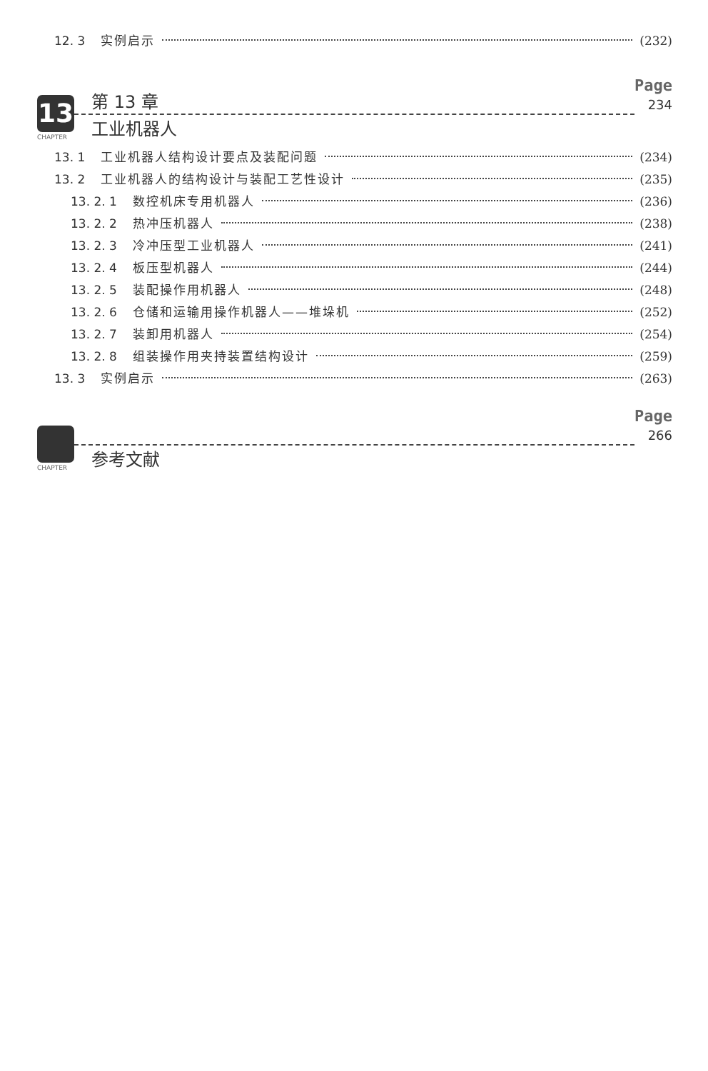12. 3 实例启示 (232)
13
CHAPTER
第 13 章
工业机器人
Page
234
13. 1 工业机器人结构设计要点及装配问题 (234)
13. 2 工业机器人的结构设计与装配工艺性设计 (235)
13. 2. 1 数控机床专用机器人 (236)
13. 2. 2 热冲压机器人 (238)
13. 2. 3 冷冲压型工业机器人 (241)
13. 2. 4 板压型机器人 (244)
13. 2. 5 装配操作用机器人 (248)
13. 2. 6 仓储和运输用操作机器人——堆垛机 (252)
13. 2. 7 装卸用机器人 (254)
13. 2. 8 组装操作用夹持装置结构设计 (259)
13. 3 实例启示 (263)
CHAPTER
参考文献
Page
266